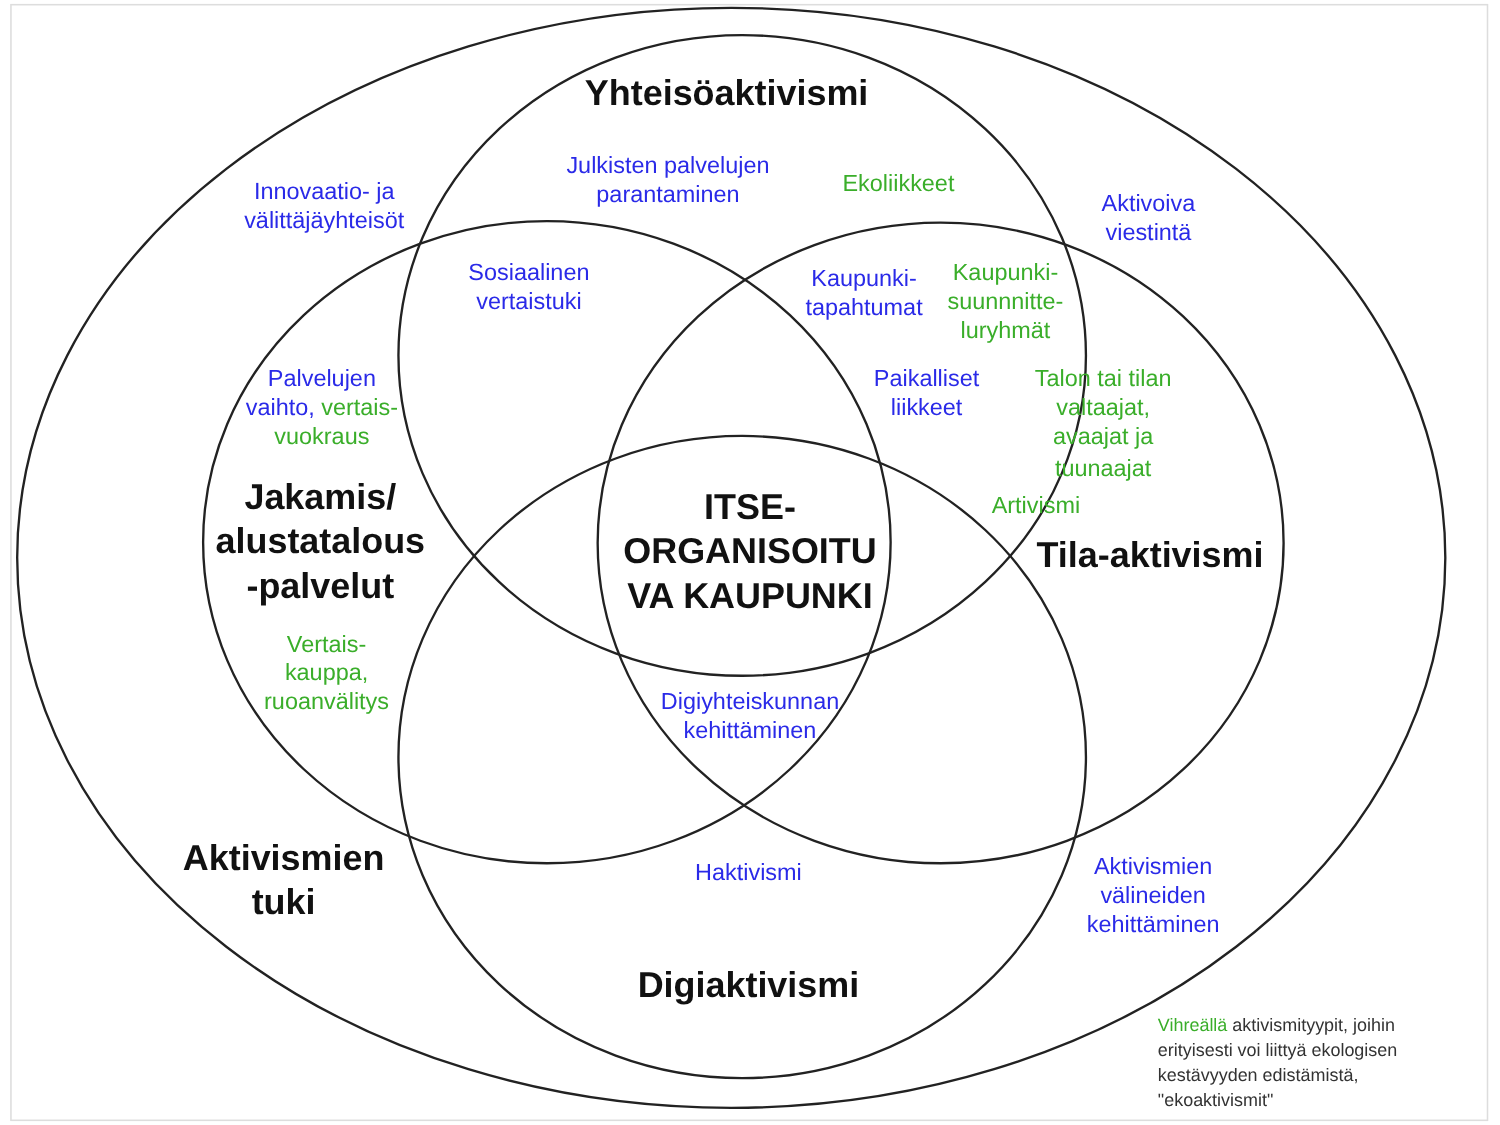Yhteisöaktivismi
Innovaatio- ja
välittäjäyhteisöt
Julkisten palvelujen
parantaminen
Ekoliikkeet
Aktivoiva
viestintä
Sosiaalinen
vertaistuki
Kaupunki-
tapahtumat
Kaupunki-
suunnnitte-
luryhmät
Palvelujen
vaihto, vertais-
vuokraus
Paikalliset
liikkeet
Talon tai tilan
valtaajat,
avaajat ja
tuunaajat
Jakamis/
alustatalous
-palvelut
ITSE-
ORGANISOITU
VA KAUPUNKI
Artivismi
Tila-aktivismi
Vertais-
kauppa,
ruoanvälitys
Digiyhteiskunnan
kehittäminen
Aktivismien
tuki
Haktivismi
Aktivismien
välineiden
kehittäminen
Digiaktivismi
Vihreällä aktivismityypit, joihin
erityisesti voi liittyä ekologisen
kestävyyden edistämistä,
"ekoaktivismit"